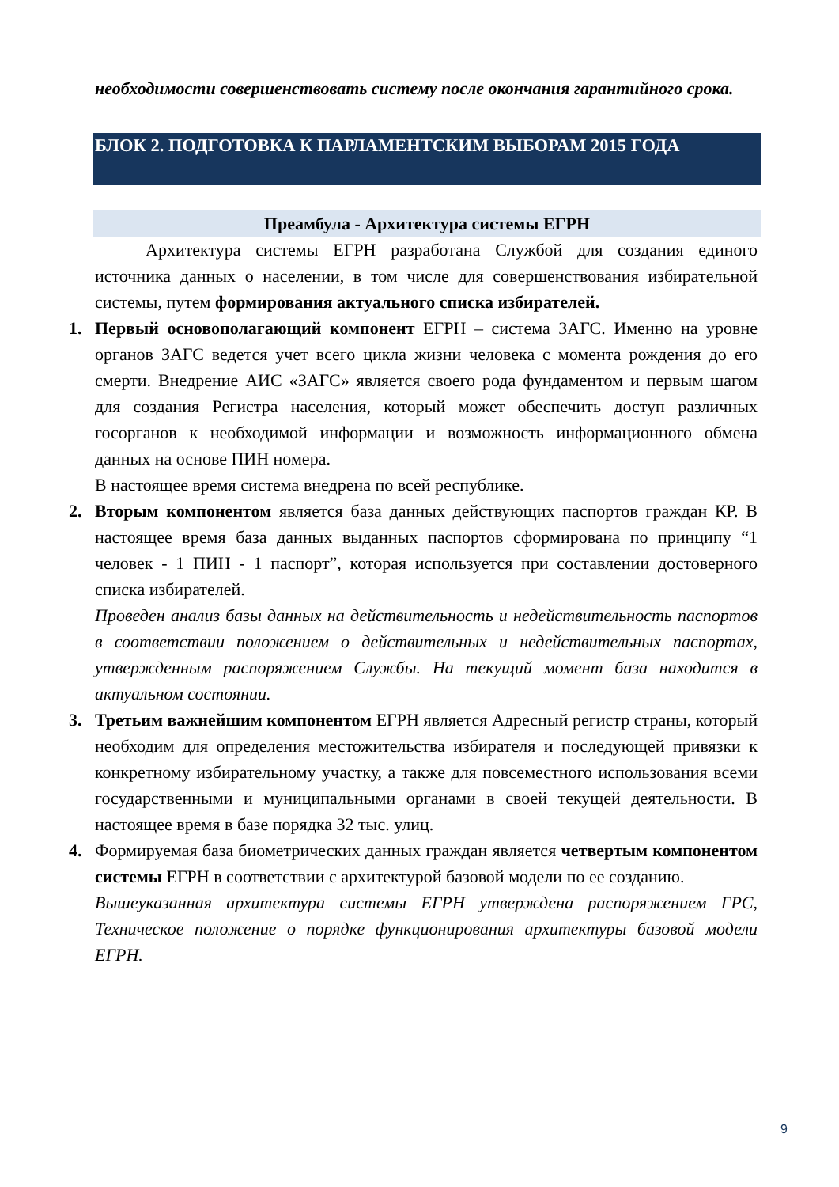необходимости совершенствовать систему после окончания гарантийного срока.
БЛОК 2. ПОДГОТОВКА К ПАРЛАМЕНТСКИМ ВЫБОРАМ 2015 ГОДА
Преамбула - Архитектура системы ЕГРН
Архитектура системы ЕГРН разработана Службой для создания единого источника данных о населении, в том числе для совершенствования избирательной системы, путем формирования актуального списка избирателей.
1. Первый основополагающий компонент ЕГРН – система ЗАГС. Именно на уровне органов ЗАГС ведется учет всего цикла жизни человека с момента рождения до его смерти. Внедрение АИС «ЗАГС» является своего рода фундаментом и первым шагом для создания Регистра населения, который может обеспечить доступ различных госорганов к необходимой информации и возможность информационного обмена данных на основе ПИН номера.
В настоящее время система внедрена по всей республике.
2. Вторым компонентом является база данных действующих паспортов граждан КР. В настоящее время база данных выданных паспортов сформирована по принципу “1 человек - 1 ПИН - 1 паспорт”, которая используется при составлении достоверного списка избирателей.
Проведен анализ базы данных на действительность и недействительность паспортов в соответствии положением о действительных и недействительных паспортах, утвержденным распоряжением Службы. На текущий момент база находится в актуальном состоянии.
3. Третьим важнейшим компонентом ЕГРН является Адресный регистр страны, который необходим для определения местожительства избирателя и последующей привязки к конкретному избирательному участку, а также для повсеместного использования всеми государственными и муниципальными органами в своей текущей деятельности. В настоящее время в базе порядка 32 тыс. улиц.
4. Формируемая база биометрических данных граждан является четвертым компонентом системы ЕГРН в соответствии с архитектурой базовой модели по ее созданию.
Вышеуказанная архитектура системы ЕГРН утверждена распоряжением ГРС, Техническое положение о порядке функционирования архитектуры базовой модели ЕГРН.
9